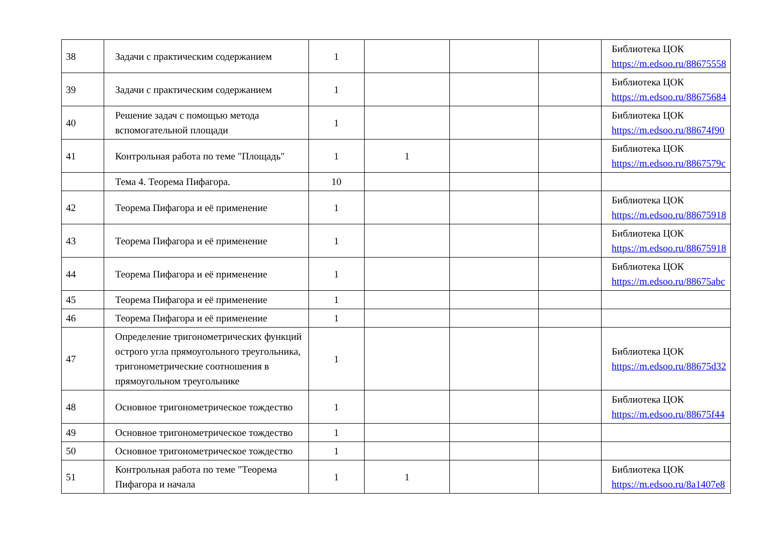| 38 | Задачи с практическим содержанием | 1 | | | | Библиотека ЦОК https://m.edsoo.ru/88675558 |
| 39 | Задачи с практическим содержанием | 1 | | | | Библиотека ЦОК https://m.edsoo.ru/88675684 |
| 40 | Решение задач с помощью метода вспомогательной площади | 1 | | | | Библиотека ЦОК https://m.edsoo.ru/88674f90 |
| 41 | Контрольная работа по теме "Площадь" | 1 | 1 | | | Библиотека ЦОК https://m.edsoo.ru/8867579c |
| | Тема 4. Теорема Пифагора. | 10 | | | | |
| 42 | Теорема Пифагора и её применение | 1 | | | | Библиотека ЦОК https://m.edsoo.ru/88675918 |
| 43 | Теорема Пифагора и её применение | 1 | | | | Библиотека ЦОК https://m.edsoo.ru/88675918 |
| 44 | Теорема Пифагора и её применение | 1 | | | | Библиотека ЦОК https://m.edsoo.ru/88675abc |
| 45 | Теорема Пифагора и её применение | 1 | | | | |
| 46 | Теорема Пифагора и её применение | 1 | | | | |
| 47 | Определение тригонометрических функций острого угла прямоугольного треугольника, тригонометрические соотношения в прямоугольном треугольнике | 1 | | | | Библиотека ЦОК https://m.edsoo.ru/88675d32 |
| 48 | Основное тригонометрическое тождество | 1 | | | | Библиотека ЦОК https://m.edsoo.ru/88675f44 |
| 49 | Основное тригонометрическое тождество | 1 | | | | |
| 50 | Основное тригонометрическое тождество | 1 | | | | |
| 51 | Контрольная работа по теме "Теорема Пифагора и начала | 1 | 1 | | | Библиотека ЦОК https://m.edsoo.ru/8a1407e8 |